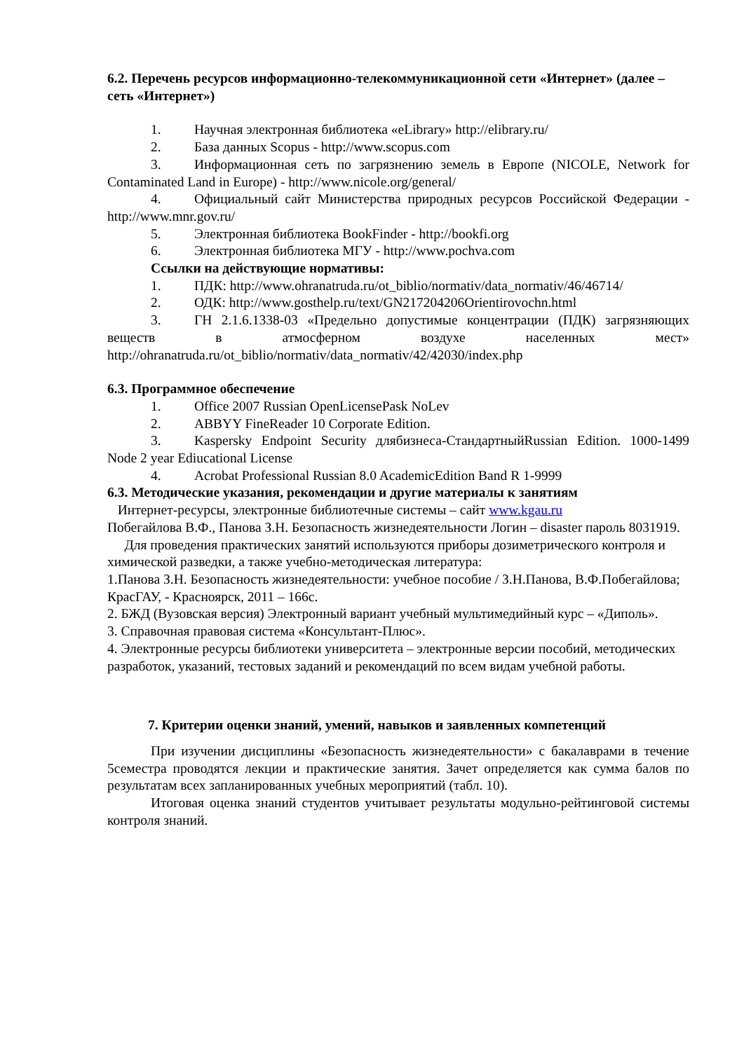6.2. Перечень ресурсов информационно-телекоммуникационной сети «Интернет» (далее – сеть «Интернет»)
1. Научная электронная библиотека «eLibrary» http://elibrary.ru/
2. База данных Scopus - http://www.scopus.com
3. Информационная сеть по загрязнению земель в Европе (NICOLE, Network for Contaminated Land in Europe) - http://www.nicole.org/general/
4. Официальный сайт Министерства природных ресурсов Российской Федерации - http://www.mnr.gov.ru/
5. Электронная библиотека BookFinder - http://bookfi.org
6. Электронная библиотека МГУ - http://www.pochva.com
Ссылки на действующие нормативы:
1. ПДК: http://www.ohranatruda.ru/ot_biblio/normativ/data_normativ/46/46714/
2. ОДК: http://www.gosthelp.ru/text/GN217204206Orientirovochn.html
3. ГН 2.1.6.1338-03 «Предельно допустимые концентрации (ПДК) загрязняющих веществ в атмосферном воздухе населенных мест» http://ohranatruda.ru/ot_biblio/normativ/data_normativ/42/42030/index.php
6.3. Программное обеспечение
1. Office 2007 Russian OpenLicensePask NoLev
2. ABBYY FineReader 10 Corporate Edition.
3. Kaspersky Endpoint Security длябизнеса-СтандартныйRussian Edition. 1000-1499 Node 2 year Ediucational License
4. Acrobat Professional Russian 8.0 AcademicEdition Band R 1-9999
6.3. Методические указания, рекомендации и другие материалы к занятиям
Интернет-ресурсы, электронные библиотечные системы – сайт www.kgau.ru
Побегайлова В.Ф., Панова З.Н. Безопасность жизнедеятельности Логин – disaster пароль 8031919.
Для проведения практических занятий используются приборы дозиметрического контроля и химической разведки, а также учебно-методическая литература:
1.Панова З.Н. Безопасность жизнедеятельности: учебное пособие / З.Н.Панова, В.Ф.Побегайлова; КрасГАУ, - Красноярск, 2011 – 166с.
2. БЖД (Вузовская версия) Электронный вариант учебный мультимедийный курс – «Диполь».
3. Справочная правовая система «Консультант-Плюс».
4. Электронные ресурсы библиотеки университета – электронные версии пособий, методических разработок, указаний, тестовых заданий и рекомендаций по всем видам учебной работы.
7. Критерии оценки знаний, умений, навыков и заявленных компетенций
При изучении дисциплины «Безопасность жизнедеятельности» с бакалаврами в течение 5семестра проводятся лекции и практические занятия. Зачет определяется как сумма балов по результатам всех запланированных учебных мероприятий (табл. 10).
Итоговая оценка знаний студентов учитывает результаты модульно-рейтинговой системы контроля знаний.